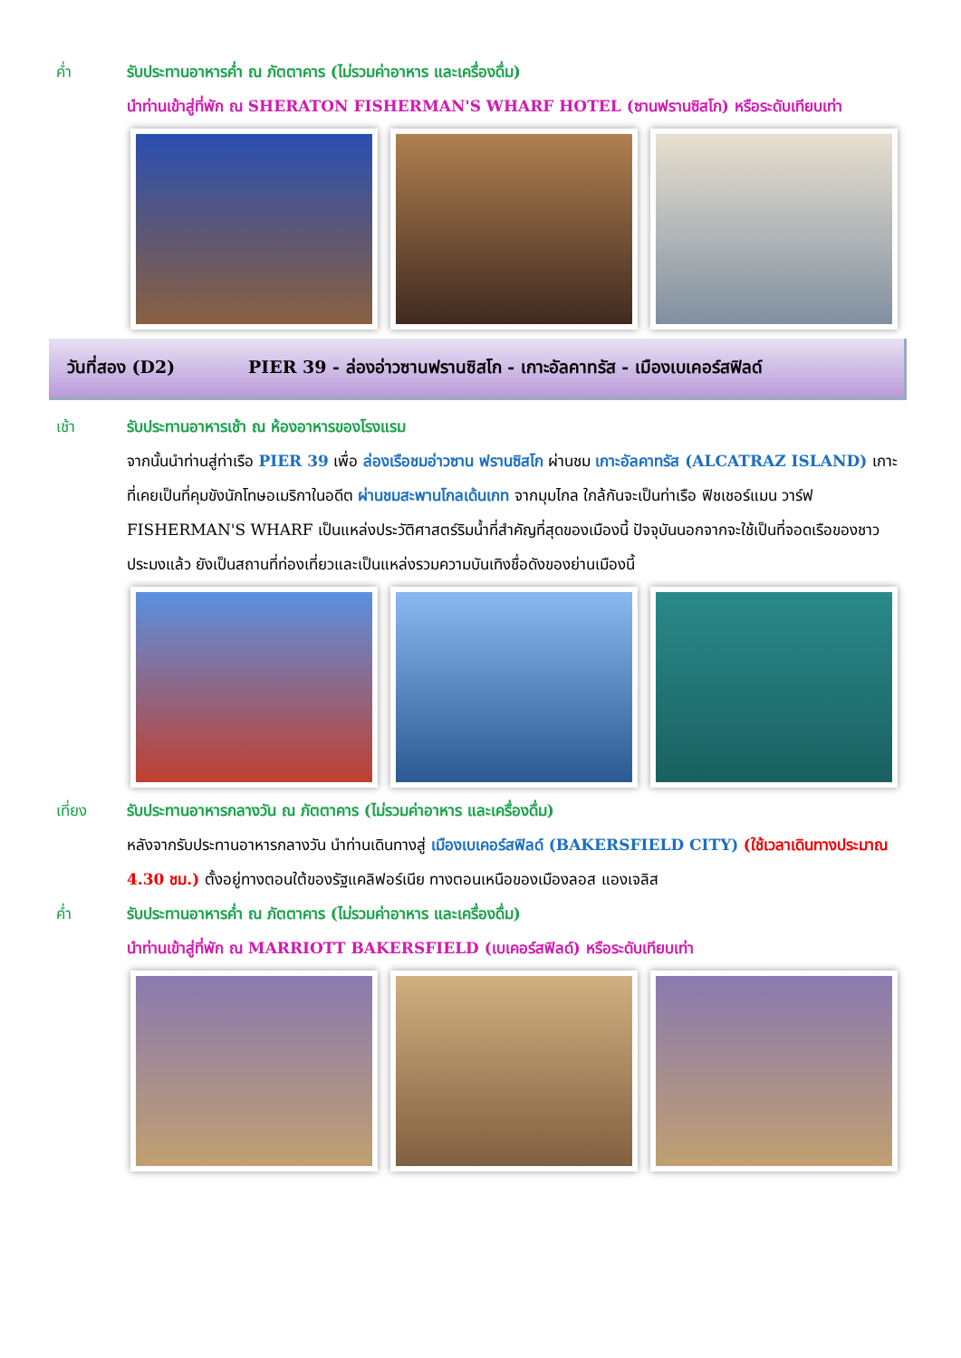ค่ำ
รับประทานอาหารค่ำ ณ ภัตตาคาร (ไม่รวมค่าอาหาร และเครื่องดื่ม)
นำท่านเข้าสู่ที่พัก ณ SHERATON FISHERMAN'S WHARF HOTEL (ซานฟรานซิสโก) หรือระดับเทียบเท่า
วันที่สอง (D2) PIER 39 - ล่องอ่าวซานฟรานซิสโก - เกาะอัลคาทรัส - เมืองเบเคอร์สฟิลด์
เช้า
รับประทานอาหารเช้า ณ ห้องอาหารของโรงแรม
จากนั้นนำท่านสู่ท่าเรือ PIER 39 เพื่อ ล่องเรือชมอ่าวซาน ฟรานซิสโก ผ่านชม เกาะอัลคาทรัส (ALCATRAZ ISLAND) เกาะที่เคยเป็นที่คุมขังนักโทษอเมริกาในอดีต ผ่านชมสะพานโกลเด้นเกท จากมุมไกล ใกล้กันจะเป็นท่าเรือ ฟิชเชอร์แมน วาร์ฟ FISHERMAN'S WHARF เป็นแหล่งประวัติศาสตร์ริมน้ำที่สำคัญที่สุดของเมืองนี้ ปัจจุบันนอกจากจะใช้เป็นที่จอดเรือของชาวประมงแล้ว ยังเป็นสถานที่ท่องเที่ยวและเป็นแหล่งรวมความบันเทิงชื่อดังของย่านเมืองนี้
เที่ยง
รับประทานอาหารกลางวัน ณ ภัตตาคาร (ไม่รวมค่าอาหาร และเครื่องดื่ม)
หลังจากรับประทานอาหารกลางวัน นำท่านเดินทางสู่ เมืองเบเคอร์สฟิลด์ (BAKERSFIELD CITY) (ใช้เวลาเดินทางประมาณ 4.30 ชม.) ตั้งอยู่ทางตอนใต้ของรัฐแคลิฟอร์เนีย ทางตอนเหนือของเมืองลอส แองเจลิส
ค่ำ
รับประทานอาหารค่ำ ณ ภัตตาคาร (ไม่รวมค่าอาหาร และเครื่องดื่ม)
นำท่านเข้าสู่ที่พัก ณ MARRIOTT BAKERSFIELD (เบเคอร์สฟิลด์) หรือระดับเทียบเท่า